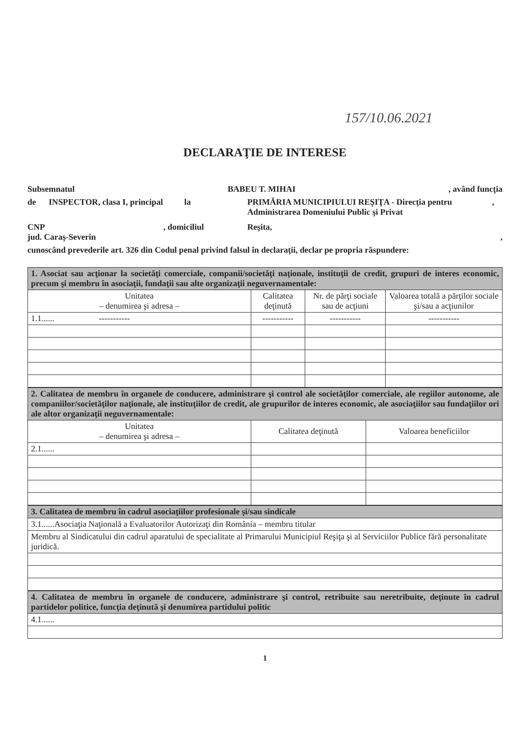157/10.06.2021
DECLARAŢIE DE INTERESE
Subsemnatul BABEU T. MIHAI, având funcţia
de INSPECTOR, clasa I, principal la PRIMĂRIA MUNICIPIULUI REŞIŢA - Direcţia pentru Administrarea Domeniului Public şi Privat,
CNP , domiciliul Reşita,
jud. Caraş-Severin ,
cunoscând prevederile art. 326 din Codul penal privind falsul în declaraţii, declar pe propria răspundere:
| 1. Asociat sau acţionar la societăţi comerciale, companii/societăţi naţionale, instituţii de credit, grupuri de interes economic, precum şi membru în asociaţii, fundaţii sau alte organizaţii neguvernamentale: | | | |
| Unitatea – denumirea şi adresa – | Calitatea deţinută | Nr. de părţi sociale sau de acţiuni | Valoarea totală a părţilor sociale şi/sau a acţiunilor |
| 1.1...... ----------- | ----------- | ----------- | ----------- |
| 2. Calitatea de membru în organele de conducere, administrare şi control ale societăţilor comerciale, ale regiilor autonome, ale companiilor/societăţilor naţionale, ale instituţiilor de credit, ale grupurilor de interes economic, ale asociaţiilor sau fundaţiilor ori ale altor organizaţii neguvernamentale: | | |
| Unitatea – denumirea şi adresa – | Calitatea deţinută | Valoarea beneficiilor |
| 2.1...... | | |
| 3. Calitatea de membru în cadrul asociaţiilor profesionale şi/sau sindicale |
| 3.1......Asociaţia Naţională a Evaluatorilor Autorizaţi din România – membru titular |
| Membru al Sindicatului din cadrul aparatului de specialitate al Primarului Municipiul Reşiţa şi al Serviciilor Publice fără personalitate juridică. |
| 4. Calitatea de membru în organele de conducere, administrare şi control, retribuite sau neretribuite, deţinute în cadrul partidelor politice, funcţia deţinută şi denumirea partidului politic |
| 4.1...... |
1